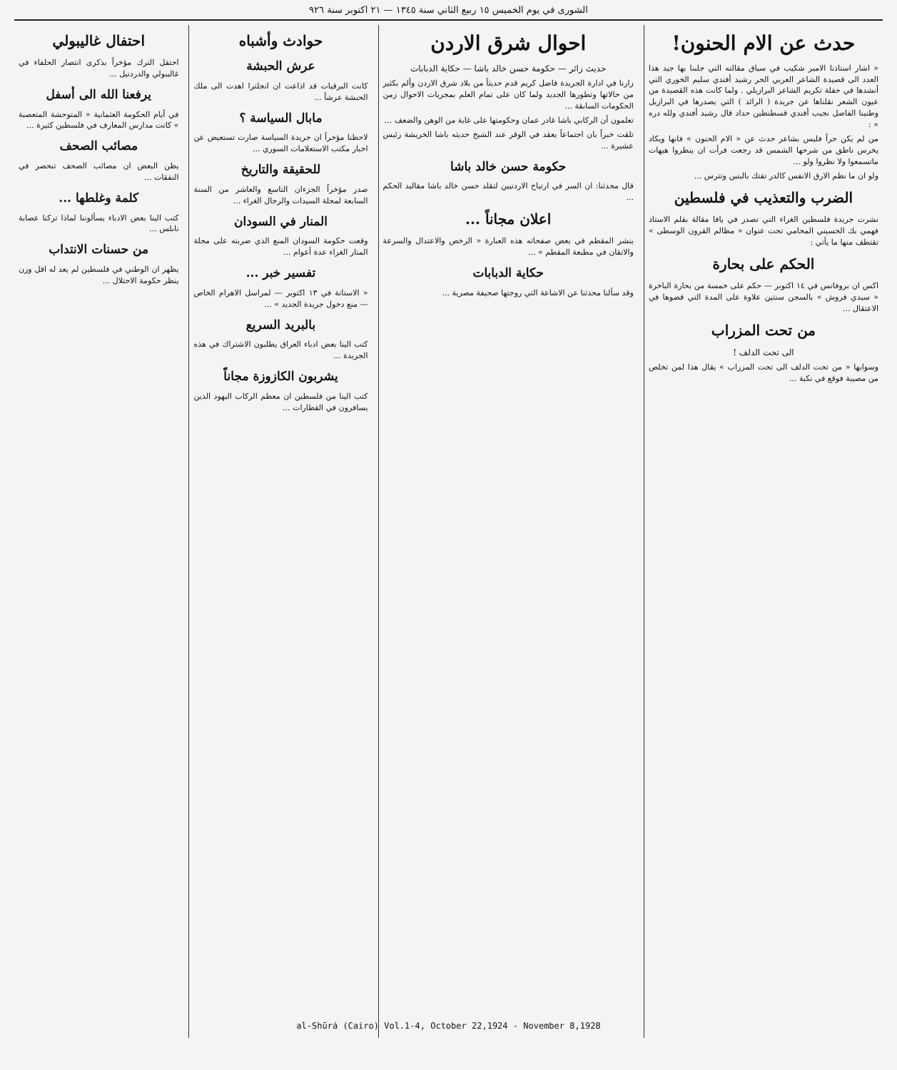الشورى في يوم الخميس ١٥ ربيع الثاني سنة ١٣٤٥ — ٢١ اكتوبر سنة ٩٢٦
حدث عن الام الحنون!
« اشار استاذنا الامير شكيب في سياق مقالته التي جلبنا بها جيد هذا العدد الى قصيدة الشاعر العربي الحر رشيد أفندي سليم الخوري التي أنشدها في حفلة تكريم الشاعر البرازيلي . ولما كانت هذه القصيدة من عيون الشعر نقلناها عن جريدة ( الرائد ) التي يصدرها في البرازيل وطنينا الفاضل نجيب أفندي قسطنطين حداد قال رشيد أفندي ولله دره » :
من لم يكن حراً فليس بشاعر حدث عن « الام الحنون » فانها ويكاد يخرس ناطق من شرحها الشمس قد رجعت فرأت ان ينظروا هيهات ماتسمعوا ولا نظروا ولو ...
ولو ان ما نظم الارق الانفس كالدر تفتك بالبنين وتترس ...
الضرب والتعذيب في فلسطين
نشرت جريدة فلسطين الغراء التي تصدر في يافا مقالة بقلم الاستاذ فهمي بك الحسيني المحامي تحت عنوان « مظالم القرون الوسطى » تقتطف منها ما يأتي :
الحكم على بحارة
اكس ان بروفانس في ١٤ اكتوبر — حكم على خمسة من بحارة الباخرة « سيدي فروش » بالسجن سنتين علاوة على المدة التي قضوها في الاعتقال ...
من تحت المزراب
الى تحت الدلف !
وسوابها « من تحت الدلف الى تحت المزراب » يقال هذا لمن تخلص من مصيبة فوقع في نكبة ...
احوال شرق الاردن
حديث زائر — حكومة حسن خالد باشا — حكاية الدبابات
زارنا في ادارة الجريدة فاضل كريم قدم حديثاً من بلاد شرق الاردن وألم بكثير من حالاتها وتطورها الجديد ولما كان على تمام العلم بمجريات الاحوال زمن الحكومات السابقة ...
تعلمون أن الركابي باشا غادر عمان وحكومتها على غاية من الوهن والضعف ...
تلقت خبراً بان اجتماعاً يعقد في الوقر عند الشيخ حديثه باشا الخريشة رئيس عشيرة ...
حكومة حسن خالد باشا
قال محدثنا: ان السر في ارتياح الاردنيين لتقلد حسن خالد باشا مقاليد الحكم ...
اعلان مجاناً ...
ينشر المقطم في بعض صفحاته هذه العبارة « الرخص والاعتدال والسرعة والاتقان في مطبعة المقطم » ...
حكاية الدبابات
وقد سألنا محدثنا عن الاشاعة التي روجتها صحيفة مصرية ...
حوادث وأشباه
عرش الحبشة
كانت البرقيات قد اذاعت ان انجلترا اهدت الى ملك الحبشة عرشاً ...
مابال السياسة ؟
لاحظنا مؤخراً ان جريدة السياسة صارت تستعيض عن اخبار مكتب الاستعلامات السوري ...
للحقيقة والتاريخ
صدر مؤخراً الجزءان التاسع والعاشر من السنة السابعة لمجلة السيدات والرجال الغراء ...
المنار في السودان
وقعت حكومة السودان المنع الذي ضربته على مجلة المنار الغراء عدة أعوام ...
تفسير خبر ...
« الاستانة في ١٣ اكتوبر — لمراسل الاهرام الخاص — منع دخول جريدة الجديد » ...
بالبريد السريع
كتب الينا بعض ادباء العراق يطلبون الاشتراك في هذه الجريدة ...
يشربون الكازوزة مجاناً
كتب الينا من فلسطين ان معظم الركاب اليهود الذين يسافرون في القطارات ...
احتفال غاليبولي
احتفل الترك مؤخراً بذكرى انتصار الحلفاء في غاليبولي والدردنيل ...
يرفعنا الله الى أسفل
في أيام الحكومة العثمانية « المتوحشة المتعصبة » كانت مدارس المعارف في فلسطين كثيرة ...
مصائب الصحف
يظن البعض ان مصائب الصحف تنحصر في النفقات ...
كلمة وغلطها ...
كتب الينا بعض الادباء يسألوننا لماذا تركنا عصابة نابلس ...
من حسنات الانتداب
يظهر ان الوطني في فلسطين لم يعد له اقل وزن ينظر حكومة الاحتلال ...
al-Shūrá (Cairo) Vol.1-4, October 22,1924 - November 8,1928